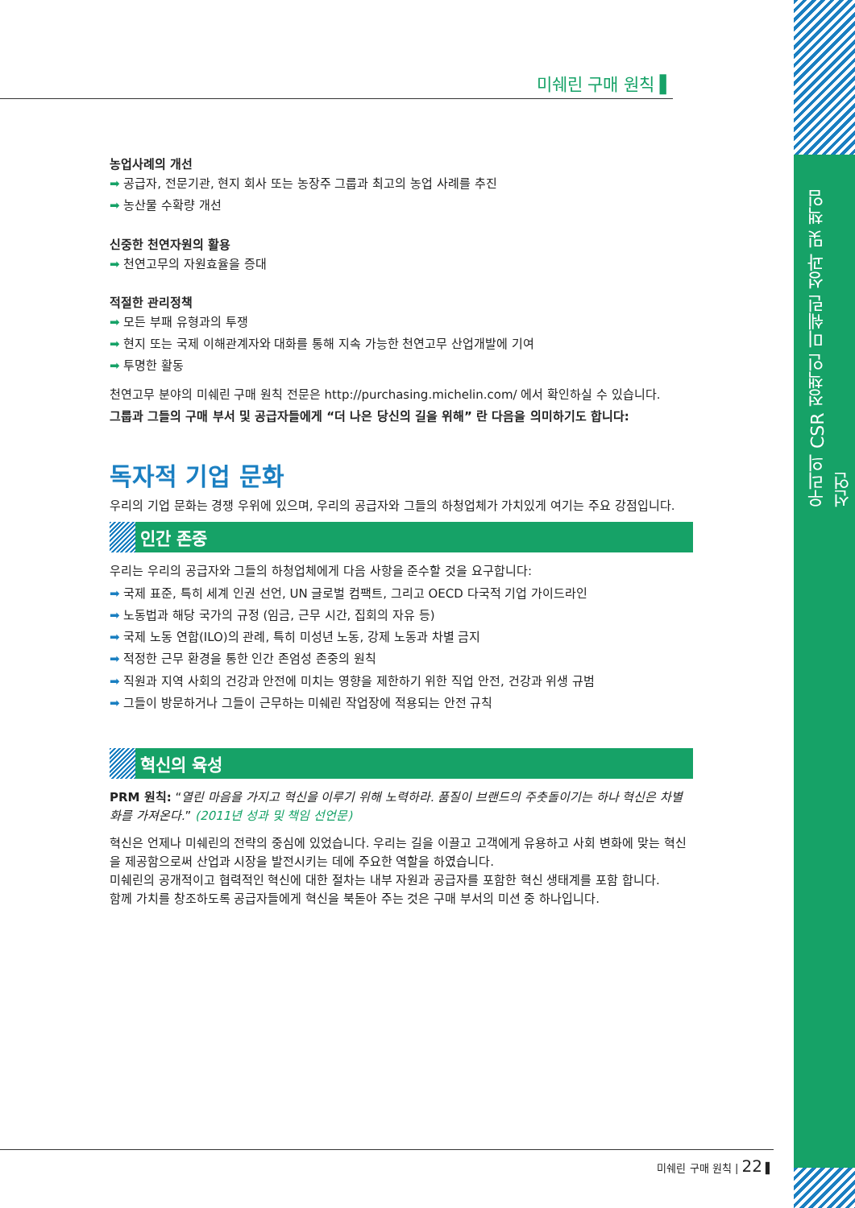우리의 CSR 정책인 미쉐린 성과 및 책임 선언
미쉐린 구매 원칙 ▌
농업사례의 개선
➡ 공급자, 전문기관, 현지 회사 또는 농장주 그룹과 최고의 농업 사례를 추진
➡ 농산물 수확량 개선
신중한 천연자원의 활용
➡ 천연고무의 자원효율을 증대
적절한 관리정책
➡ 모든 부패 유형과의 투쟁
➡ 현지 또는 국제 이해관계자와 대화를 통해 지속 가능한 천연고무 산업개발에 기여
➡ 투명한 활동
천연고무 분야의 미쉐린 구매 원칙 전문은 http://purchasing.michelin.com/ 에서 확인하실 수 있습니다.
그룹과 그들의 구매 부서 및 공급자들에게 “더 나은 당신의 길을 위해” 란 다음을 의미하기도 합니다:
독자적 기업 문화
우리의 기업 문화는 경쟁 우위에 있으며, 우리의 공급자와 그들의 하청업체가 가치있게 여기는 주요 강점입니다.
인간 존중
우리는 우리의 공급자와 그들의 하청업체에게 다음 사항을 준수할 것을 요구합니다:
➡ 국제 표준, 특히 세계 인권 선언, UN 글로벌 컴팩트, 그리고 OECD 다국적 기업 가이드라인
➡ 노동법과 해당 국가의 규정 (임금, 근무 시간, 집회의 자유 등)
➡ 국제 노동 연합(ILO)의 관례, 특히 미성년 노동, 강제 노동과 차별 금지
➡ 적정한 근무 환경을 통한 인간 존엄성 존중의 원칙
➡ 직원과 지역 사회의 건강과 안전에 미치는 영향을 제한하기 위한 직업 안전, 건강과 위생 규범
➡ 그들이 방문하거나 그들이 근무하는 미쉐린 작업장에 적용되는 안전 규칙
혁신의 육성
PRM 원칙: “열린 마음을 가지고 혁신을 이루기 위해 노력하라. 품질이 브랜드의 주춧돌이기는 하나 혁신은 차별화를 가져온다.” (2011년 성과 및 책임 선언문)
혁신은 언제나 미쉐린의 전략의 중심에 있었습니다. 우리는 길을 이끌고 고객에게 유용하고 사회 변화에 맞는 혁신을 제공함으로써 산업과 시장을 발전시키는 데에 주요한 역할을 하였습니다.
미쉐린의 공개적이고 협력적인 혁신에 대한 절차는 내부 자원과 공급자를 포함한 혁신 생태계를 포함 합니다.
함께 가치를 창조하도록 공급자들에게 혁신을 북돋아 주는 것은 구매 부서의 미션 중 하나입니다.
미쉐린 구매 원칙 | 22 ▌